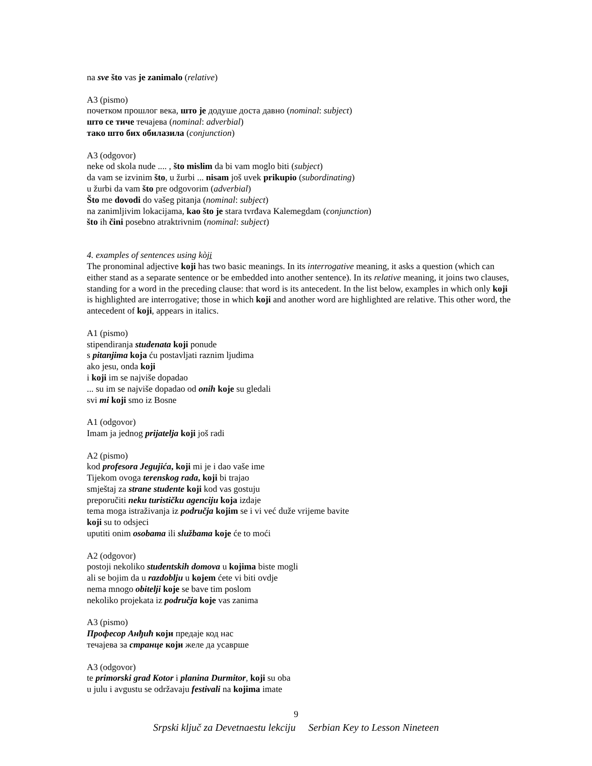na sve što vas je zanimalo (relative)
A3 (pismo)
почетком прошлог века, што је додуше доста давно (nominal: subject)
што се тиче течајева (nominal: adverbial)
тако што бих обилазила (conjunction)
A3 (odgovor)
neke od skola nude .... , što mislim da bi vam moglo biti (subject)
da vam se izvinim što, u žurbi ... nisam još uvek prikupio (subordinating)
u žurbi da vam što pre odgovorim (adverbial)
Što me dovodi do vašeg pitanja (nominal: subject)
na zanimljivim lokacijama, kao što je stara tvrđava Kalemegdam (conjunction)
što ih čini posebno atraktrivnim (nominal: subject)
4. examples of sentences using kòji
The pronominal adjective koji has two basic meanings. In its interrogative meaning, it asks a question (which can either stand as a separate sentence or be embedded into another sentence). In its relative meaning, it joins two clauses, standing for a word in the preceding clause: that word is its antecedent. In the list below, examples in which only koji is highlighted are interrogative; those in which koji and another word are highlighted are relative. This other word, the antecedent of koji, appears in italics.
A1 (pismo)
stipendiranja studenata koji ponude
s pitanjima koja ću postavljati raznim ljudima
ako jesu, onda koji
i koji im se najviše dopadao
... su im se najviše dopadao od onih koje su gledali
svi mi koji smo iz Bosne
A1 (odgovor)
Imam ja jednog prijatelja koji još radi
A2 (pismo)
kod profesora Jegujića, koji mi je i dao vaše ime
Tijekom ovoga terenskog rada, koji bi trajao
smještaj za strane studente koji kod vas gostuju
preporučiti neku turističku agenciju koja izdaje
tema moga istraživanja iz područja kojim se i vi već duže vrijeme bavite
koji su to odsjeci
uputiti onim osobama ili službama koje će to moći
A2 (odgovor)
postoji nekoliko studentskih domova u kojima biste mogli
ali se bojim da u razdoblju u kojem ćete vi biti ovdje
nema mnogo obitelji koje se bave tim poslom
nekoliko projekata iz područja koje vas zanima
A3 (pismo)
Професор Анђић који предаје код нас
течајева за странце који желе да усаврше
A3 (odgovor)
te primorski grad Kotor i planina Durmitor, koji su oba
u julu i avgustu se održavaju festivali na kojima imate
9
Srpski ključ za Devetnaestu lekciju Serbian Key to Lesson Nineteen